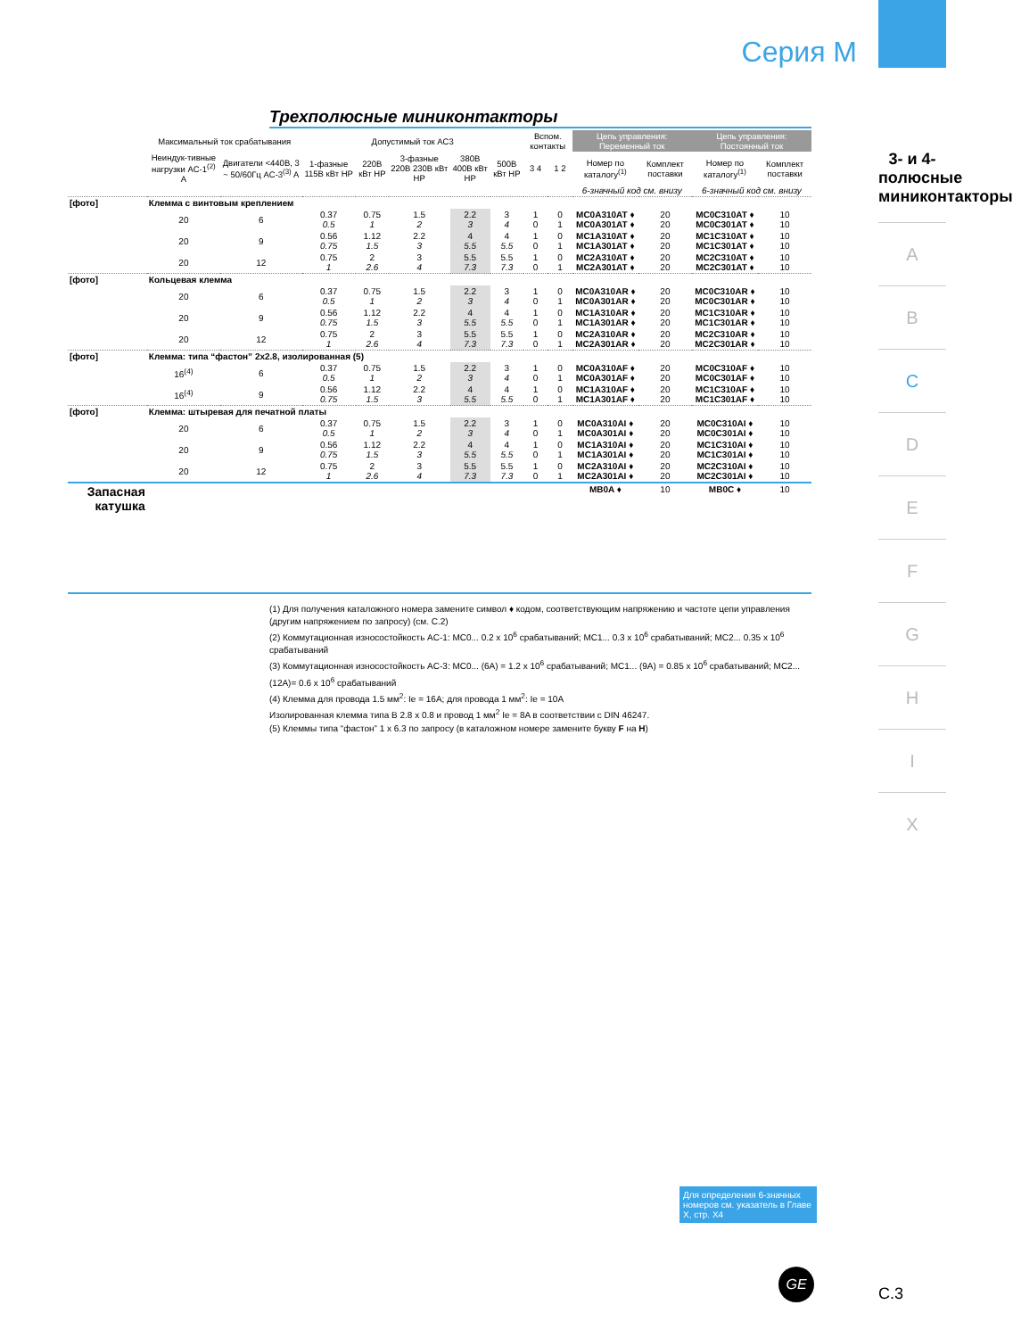Серия М
3- и 4-полюсные миниконтакторы
A
B
C
D
E
F
G
H
I
X
Трехполюсные миниконтакторы
| | Максимальный ток срабатывания | | Допустимый ток AC3 | | | | | Вспом. контакты | | Цепь управления: Переменный ток | | Цепь управления: Постоянный ток | |
| --- | --- | --- | --- | --- | --- | --- | --- | --- | --- | --- | --- | --- | --- |
| | Неиндук-тивные нагрузки AC-1<sup>(2)</sup> A | Двигатели <440В, 3 ~ 50/60Гц AC-3<sup>(3)</sup> A | 1-фазные 115В кВт HP | 220В кВт HP | 3-фазные 220В 230В кВт HP | 380В 400В кВт HP | 500В кВт HP | 3 4 | 1 2 | Номер по каталогу<sup>(1)</sup> | Комплект поставки | Номер по каталогу<sup>(1)</sup> | Комплект поставки |
| | | | | | | | | | | 6-значный код см. внизу | | 6-значный код см. внизу | |
| [фото] | Клемма с винтовым креплением | | | | | | | | | | | | |
| | 20 | 6 | 0.37 0.5 | 0.75 1 | 1.5 2 | 2.2 3 | 3 4 | 1 0 | 0 1 | MC0A310AT ♦ MC0A301AT ♦ | 20 20 | MC0C310AT ♦ MC0C301AT ♦ | 10 10 |
| | 20 | 9 | 0.56 0.75 | 1.12 1.5 | 2.2 3 | 4 5.5 | 4 5.5 | 1 0 | 0 1 | MC1A310AT ♦ MC1A301AT ♦ | 20 20 | MC1C310AT ♦ MC1C301AT ♦ | 10 10 |
| | 20 | 12 | 0.75 1 | 2 2.6 | 3 4 | 5.5 7.3 | 5.5 7.3 | 1 0 | 0 1 | MC2A310AT ♦ MC2A301AT ♦ | 20 20 | MC2C310AT ♦ MC2C301AT ♦ | 10 10 |
| [фото] | Кольцевая клемма | | | | | | | | | | | | |
| | 20 | 6 | 0.37 0.5 | 0.75 1 | 1.5 2 | 2.2 3 | 3 4 | 1 0 | 0 1 | MC0A310AR ♦ MC0A301AR ♦ | 20 20 | MC0C310AR ♦ MC0C301AR ♦ | 10 10 |
| | 20 | 9 | 0.56 0.75 | 1.12 1.5 | 2.2 3 | 4 5.5 | 4 5.5 | 1 0 | 0 1 | MC1A310AR ♦ MC1A301AR ♦ | 20 20 | MC1C310AR ♦ MC1C301AR ♦ | 10 10 |
| | 20 | 12 | 0.75 1 | 2 2.6 | 3 4 | 5.5 7.3 | 5.5 7.3 | 1 0 | 0 1 | MC2A310AR ♦ MC2A301AR ♦ | 20 20 | MC2C310AR ♦ MC2C301AR ♦ | 10 10 |
| [фото] | Клемма: типа “фастон” 2x2.8, изолированная (5) | | | | | | | | | | | | |
| | 16<sup>(4)</sup> | 6 | 0.37 0.5 | 0.75 1 | 1.5 2 | 2.2 3 | 3 4 | 1 0 | 0 1 | MC0A310AF ♦ MC0A301AF ♦ | 20 20 | MC0C310AF ♦ MC0C301AF ♦ | 10 10 |
| | 16<sup>(4)</sup> | 9 | 0.56 0.75 | 1.12 1.5 | 2.2 3 | 4 5.5 | 4 5.5 | 1 0 | 0 1 | MC1A310AF ♦ MC1A301AF ♦ | 20 20 | MC1C310AF ♦ MC1C301AF ♦ | 10 10 |
| [фото] | Клемма: штыревая для печатной платы | | | | | | | | | | | | |
| | 20 | 6 | 0.37 0.5 | 0.75 1 | 1.5 2 | 2.2 3 | 3 4 | 1 0 | 0 1 | MC0A310AI ♦ MC0A301AI ♦ | 20 20 | MC0C310AI ♦ MC0C301AI ♦ | 10 10 |
| | 20 | 9 | 0.56 0.75 | 1.12 1.5 | 2.2 3 | 4 5.5 | 4 5.5 | 1 0 | 0 1 | MC1A310AI ♦ MC1A301AI ♦ | 20 20 | MC1C310AI ♦ MC1C301AI ♦ | 10 10 |
| | 20 | 12 | 0.75 1 | 2 2.6 | 3 4 | 5.5 7.3 | 5.5 7.3 | 1 0 | 0 1 | MC2A310AI ♦ MC2A301AI ♦ | 20 20 | MC2C310AI ♦ MC2C301AI ♦ | 10 10 |
| Запасная катушка | | | | | | | | | | MB0A ♦ | 10 | MB0C ♦ | 10 |
(1) Для получения каталожного номера замените символ ♦ кодом, соответствующим напряжению и частоте цепи управления (другим напряжением по запросу) (см. C.2)
(2) Коммутационная износостойкость AC-1: MC0... 0.2 x 10<sup>6</sup> срабатываний; MC1... 0.3 x 10<sup>6</sup> срабатываний; MC2... 0.35 x 10<sup>6</sup> срабатываний
(3) Коммутационная износостойкость AC-3: MC0... (6A) = 1.2 x 10<sup>6</sup> срабатываний; MC1... (9A) = 0.85 x 10<sup>6</sup> срабатываний; MC2... (12A)= 0.6 x 10<sup>6</sup> срабатываний
(4) Клемма для провода 1.5 мм<sup>2</sup>: Ie = 16A; для провода 1 мм<sup>2</sup>: Ie = 10A
Изолированная клемма типа B 2.8 x 0.8 и провод 1 мм<sup>2</sup> Ie = 8A в соответствии с DIN 46247.
(5) Клеммы типа “фастон” 1 x 6.3 по запросу (в каталожном номере замените букву F на H)
Для определения 6-значных номеров см. указатель в Главе X, стр. X4
GE
C.3